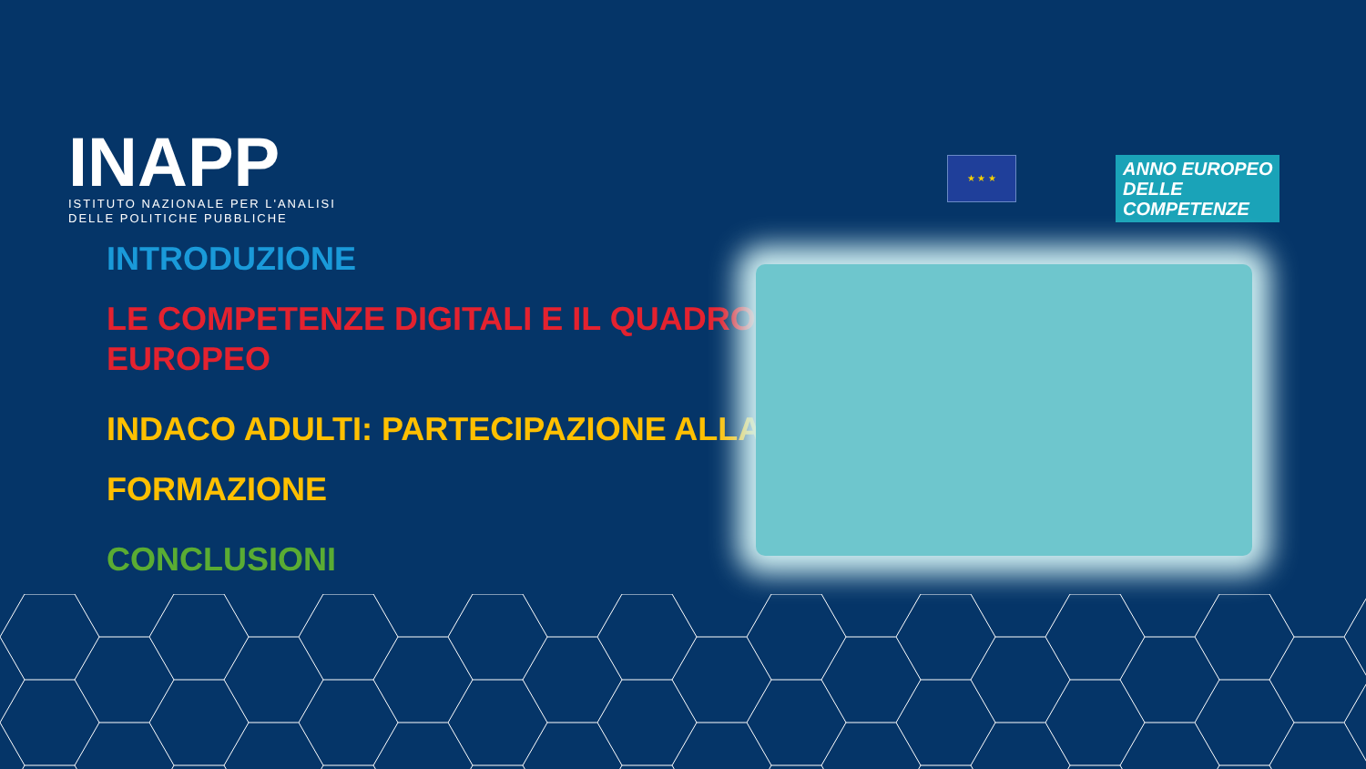INAPP
ISTITUTO NAZIONALE PER L'ANALISI
DELLE POLITICHE PUBBLICHE
★ ★ ★
ANNO EUROPEO
DELLE
COMPETENZE
INTRODUZIONE
LE COMPETENZE DIGITALI E IL QUADRO EUROPEO
INDACO ADULTI: PARTECIPAZIONE ALLA FORMAZIONE
CONCLUSIONI